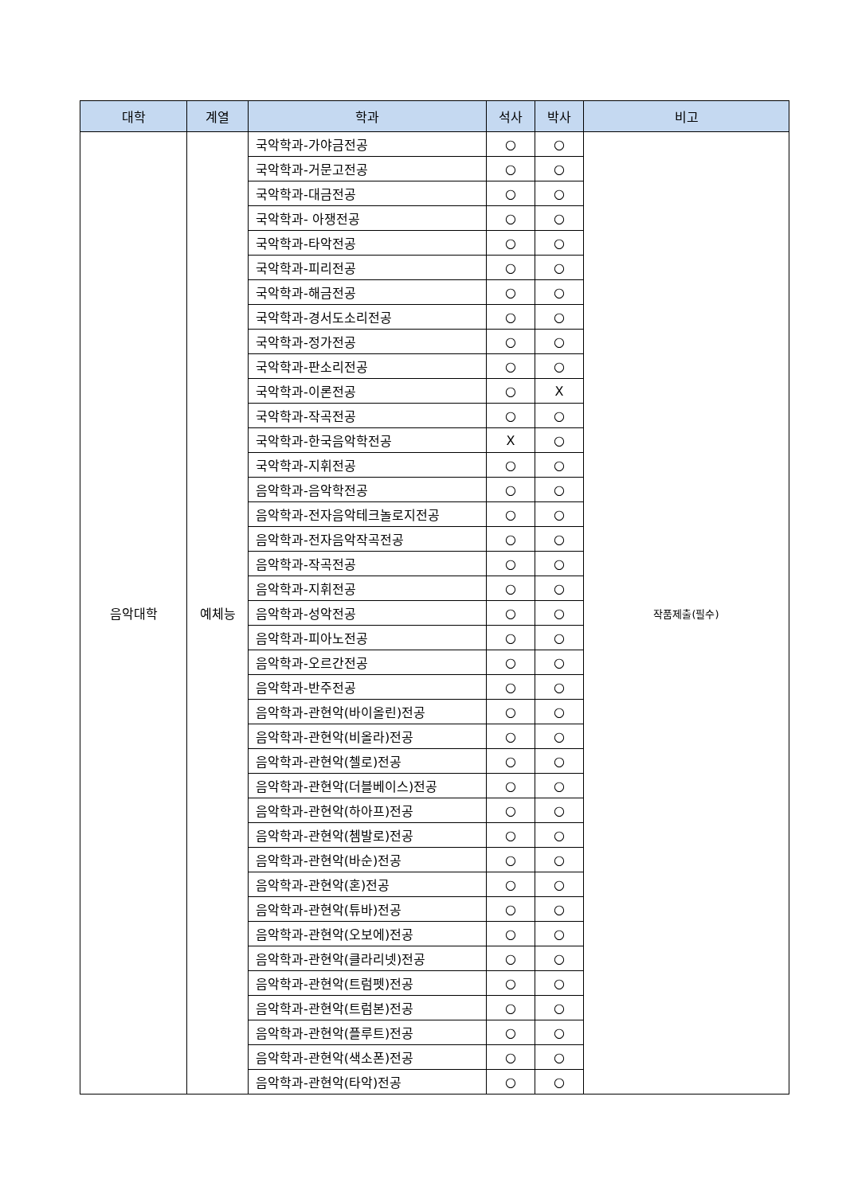| 대학 | 계열 | 학과 | 석사 | 박사 | 비고 |
| --- | --- | --- | --- | --- | --- |
| 음악대학 | 예체능 | 국악학과-가야금전공 | ○ | ○ | 작품제출(필수) |
| | | 국악학과-거문고전공 | ○ | ○ | |
| | | 국악학과-대금전공 | ○ | ○ | |
| | | 국악학과- 아쟁전공 | ○ | ○ | |
| | | 국악학과-타악전공 | ○ | ○ | |
| | | 국악학과-피리전공 | ○ | ○ | |
| | | 국악학과-해금전공 | ○ | ○ | |
| | | 국악학과-경서도소리전공 | ○ | ○ | |
| | | 국악학과-정가전공 | ○ | ○ | |
| | | 국악학과-판소리전공 | ○ | ○ | |
| | | 국악학과-이론전공 | ○ | X | |
| | | 국악학과-작곡전공 | ○ | ○ | |
| | | 국악학과-한국음악학전공 | X | ○ | |
| | | 국악학과-지휘전공 | ○ | ○ | |
| | | 음악학과-음악학전공 | ○ | ○ | |
| | | 음악학과-전자음악테크놀로지전공 | ○ | ○ | |
| | | 음악학과-전자음악작곡전공 | ○ | ○ | |
| | | 음악학과-작곡전공 | ○ | ○ | |
| | | 음악학과-지휘전공 | ○ | ○ | |
| | | 음악학과-성악전공 | ○ | ○ | |
| | | 음악학과-피아노전공 | ○ | ○ | |
| | | 음악학과-오르간전공 | ○ | ○ | |
| | | 음악학과-반주전공 | ○ | ○ | |
| | | 음악학과-관현악(바이올린)전공 | ○ | ○ | |
| | | 음악학과-관현악(비올라)전공 | ○ | ○ | |
| | | 음악학과-관현악(첼로)전공 | ○ | ○ | |
| | | 음악학과-관현악(더블베이스)전공 | ○ | ○ | |
| | | 음악학과-관현악(하아프)전공 | ○ | ○ | |
| | | 음악학과-관현악(쳄발로)전공 | ○ | ○ | |
| | | 음악학과-관현악(바순)전공 | ○ | ○ | |
| | | 음악학과-관현악(혼)전공 | ○ | ○ | |
| | | 음악학과-관현악(튜바)전공 | ○ | ○ | |
| | | 음악학과-관현악(오보에)전공 | ○ | ○ | |
| | | 음악학과-관현악(클라리넷)전공 | ○ | ○ | |
| | | 음악학과-관현악(트럼펫)전공 | ○ | ○ | |
| | | 음악학과-관현악(트럼본)전공 | ○ | ○ | |
| | | 음악학과-관현악(플루트)전공 | ○ | ○ | |
| | | 음악학과-관현악(색소폰)전공 | ○ | ○ | |
| | | 음악학과-관현악(타악)전공 | ○ | ○ | |